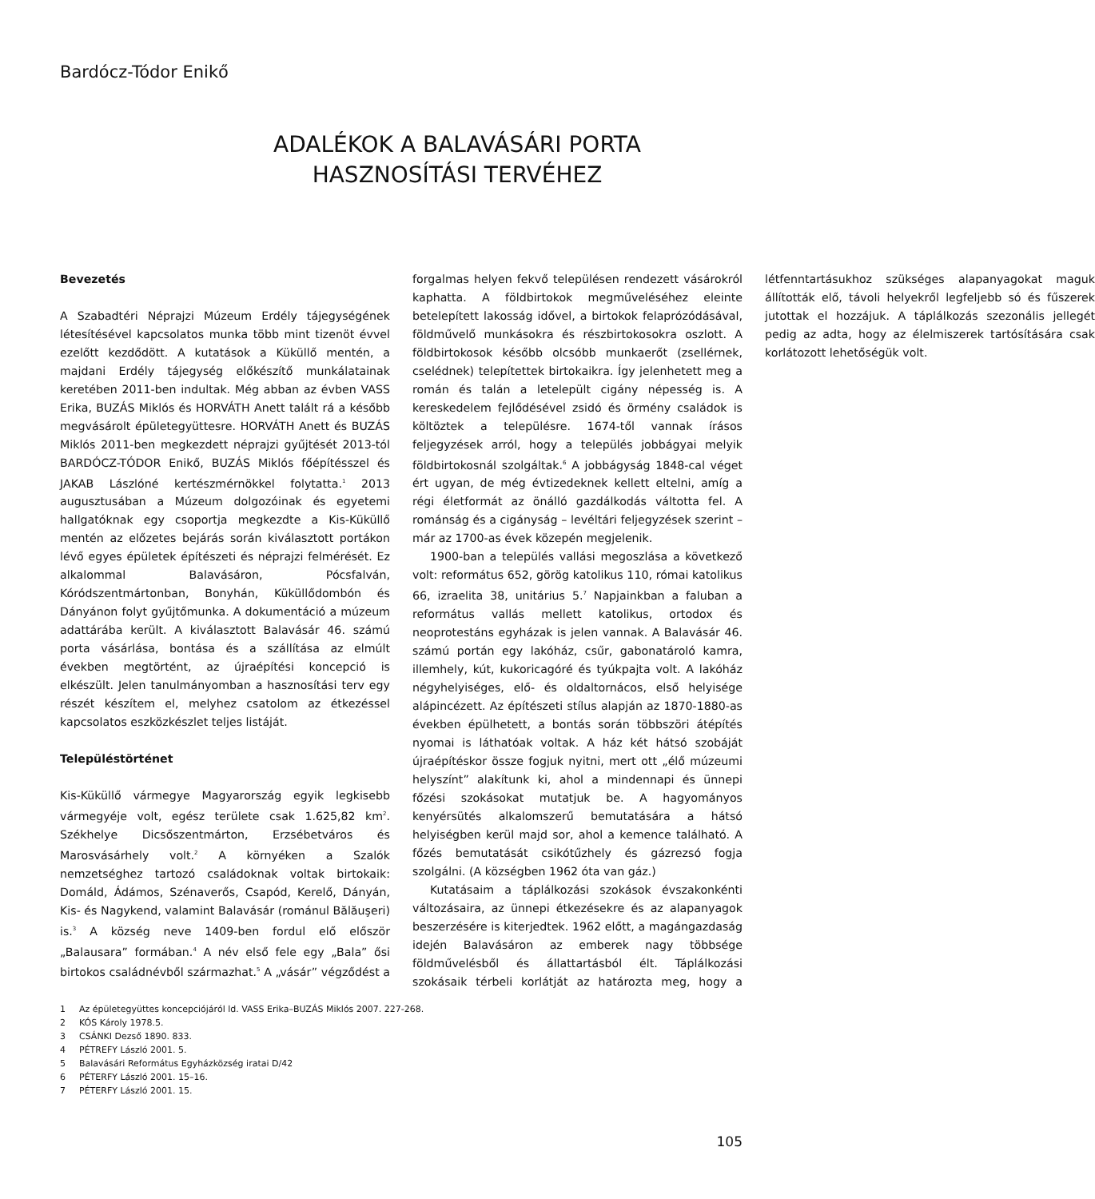Bardócz-Tódor Enikő
ADALÉKOK A BALAVÁSÁRI PORTA
HASZNOSÍTÁSI TERVÉHEZ
Bevezetés
A Szabadtéri Néprajzi Múzeum Erdély tájegységének létesítésével kapcsolatos munka több mint tizenöt évvel ezelőtt kezdődött. A kutatások a Küküllő mentén, a majdani Erdély tájegység előkészítő munkálatainak keretében 2011-ben indultak. Még abban az évben VASS Erika, BUZÁS Miklós és HORVÁTH Anett talált rá a később megvásárolt épületegyüttesre. HORVÁTH Anett és BUZÁS Miklós 2011-ben megkezdett néprajzi gyűjtését 2013-tól BARDÓCZ-TÓDOR Enikő, BUZÁS Miklós főépítésszel és JAKAB Lászlóné kertészmérnökkel folytatta.<sup>1</sup> 2013 augusztusában a Múzeum dolgozóinak és egyetemi hallgatóknak egy csoportja megkezdte a Kis-Küküllő mentén az előzetes bejárás során kiválasztott portákon lévő egyes épületek építészeti és néprajzi felmérését. Ez alkalommal Balavásáron, Pócsfalván, Kóródszentmártonban, Bonyhán, Küküllődombón és Dányánon folyt gyűjtőmunka. A dokumentáció a múzeum adattárába került. A kiválasztott Balavásár 46. számú porta vásárlása, bontása és a szállítása az elmúlt években megtörtént, az újraépítési koncepció is elkészült. Jelen tanulmányomban a hasznosítási terv egy részét készítem el, melyhez csatolom az étkezéssel kapcsolatos eszközkészlet teljes listáját.
Településtörténet
Kis-Küküllő vármegye Magyarország egyik legkisebb vármegyéje volt, egész területe csak 1.625,82 km<sup>2</sup>. Székhelye Dicsőszentmárton, Erzsébetváros és Marosvásárhely volt.<sup>2</sup> A környéken a Szalók nemzetséghez tartozó családoknak voltak birtokaik: Domáld, Ádámos, Szénaverős, Csapód, Kerelő, Dányán, Kis- és Nagykend, valamint Balavásár (románul Bălăuşeri) is.<sup>3</sup> A község neve 1409-ben fordul elő először „Balausara” formában.<sup>4</sup> A név első fele egy „Bala” ősi birtokos családnévből származhat.<sup>5</sup> A „vásár” végződést a forgalmas helyen fekvő településen rendezett vásárokról kaphatta. A földbirtokok megműveléséhez eleinte betelepített lakosság idővel, a birtokok felaprózódásával, földművelő munkásokra és részbirtokosokra oszlott. A földbirtokosok később olcsóbb munkaerőt (zsellérnek, cselédnek) telepítettek birtokaikra. Így jelenhetett meg a román és talán a letelepült cigány népesség is. A kereskedelem fejlődésével zsidó és örmény családok is költöztek a településre. 1674-től vannak írásos feljegyzések arról, hogy a település jobbágyai melyik földbirtokosnál szolgáltak.<sup>6</sup> A jobbágyság 1848-cal véget ért ugyan, de még évtizedeknek kellett eltelni, amíg a régi életformát az önálló gazdálkodás váltotta fel. A románság és a cigányság – levéltári feljegyzések szerint – már az 1700-as évek közepén megjelenik.
1900-ban a település vallási megoszlása a következő volt: református 652, görög katolikus 110, római katolikus 66, izraelita 38, unitárius 5.<sup>7</sup> Napjainkban a faluban a református vallás mellett katolikus, ortodox és neoprotestáns egyházak is jelen vannak. A Balavásár 46. számú portán egy lakóház, csűr, gabonatároló kamra, illemhely, kút, kukoricagóré és tyúkpajta volt. A lakóház négyhelyiséges, elő- és oldaltornácos, első helyisége alápincézett. Az építészeti stílus alapján az 1870-1880-as években épülhetett, a bontás során többszöri átépítés nyomai is láthatóak voltak. A ház két hátsó szobáját újraépítéskor össze fogjuk nyitni, mert ott „élő múzeumi helyszínt” alakítunk ki, ahol a mindennapi és ünnepi főzési szokásokat mutatjuk be. A hagyományos kenyérsütés alkalomszerű bemutatására a hátsó helyiségben kerül majd sor, ahol a kemence található. A főzés bemutatását csikótűzhely és gázrezsó fogja szolgálni. (A községben 1962 óta van gáz.)
Kutatásaim a táplálkozási szokások évszakonkénti változásaira, az ünnepi étkezésekre és az alapanyagok beszerzésére is kiterjedtek. 1962 előtt, a magángazdaság idején Balavásáron az emberek nagy többsége földművelésből és állattartásból élt. Táplálkozási szokásaik térbeli korlátját az határozta meg, hogy a létfenntartásukhoz szükséges alapanyagokat maguk állították elő, távoli helyekről legfeljebb só és fűszerek jutottak el hozzájuk. A táplálkozás szezonális jellegét pedig az adta, hogy az élelmiszerek tartósítására csak korlátozott lehetőségük volt.
1 Az épületegyüttes koncepciójáról ld. VASS Erika–BUZÁS Miklós 2007. 227-268.
2 KÓS Károly 1978.5.
3 CSÁNKI Dezső 1890. 833.
4 PÉTREFY László 2001. 5.
5 Balavásári Református Egyházközség iratai D/42
6 PÉTERFY László 2001. 15–16.
7 PÉTERFY László 2001. 15.
105